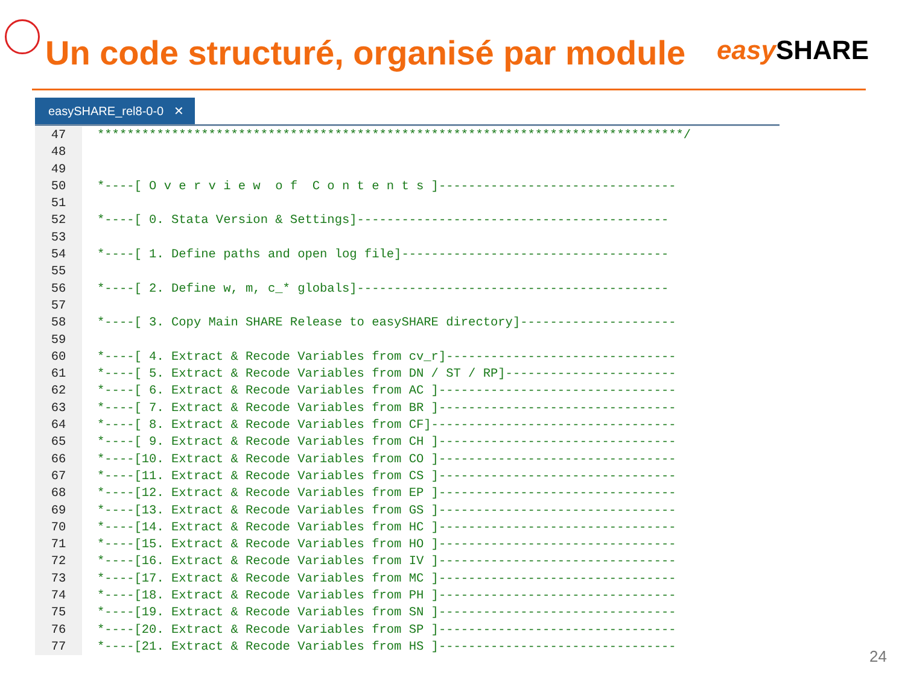Un code structuré, organisé par module
easy SHARE
easySHARE_rel8-0-0 ✕
47 *******************************************************************************/
48
49
50 *----[ O v e r v i e w o f C o n t e n t s ]--------------------------------
51
52 *----[ 0. Stata Version & Settings]------------------------------------------
53
54 *----[ 1. Define paths and open log file]------------------------------------
55
56 *----[ 2. Define w, m, c_* globals]------------------------------------------
57
58 *----[ 3. Copy Main SHARE Release to easySHARE directory]---------------------
59
60 *----[ 4. Extract & Recode Variables from cv_r]-------------------------------
61 *----[ 5. Extract & Recode Variables from DN / ST / RP]-----------------------
62 *----[ 6. Extract & Recode Variables from AC ]--------------------------------
63 *----[ 7. Extract & Recode Variables from BR ]--------------------------------
64 *----[ 8. Extract & Recode Variables from CF]---------------------------------
65 *----[ 9. Extract & Recode Variables from CH ]--------------------------------
66 *----[10. Extract & Recode Variables from CO ]--------------------------------
67 *----[11. Extract & Recode Variables from CS ]--------------------------------
68 *----[12. Extract & Recode Variables from EP ]--------------------------------
69 *----[13. Extract & Recode Variables from GS ]--------------------------------
70 *----[14. Extract & Recode Variables from HC ]--------------------------------
71 *----[15. Extract & Recode Variables from HO ]--------------------------------
72 *----[16. Extract & Recode Variables from IV ]--------------------------------
73 *----[17. Extract & Recode Variables from MC ]--------------------------------
74 *----[18. Extract & Recode Variables from PH ]--------------------------------
75 *----[19. Extract & Recode Variables from SN ]--------------------------------
76 *----[20. Extract & Recode Variables from SP ]--------------------------------
77 *----[21. Extract & Recode Variables from HS ]--------------------------------
24